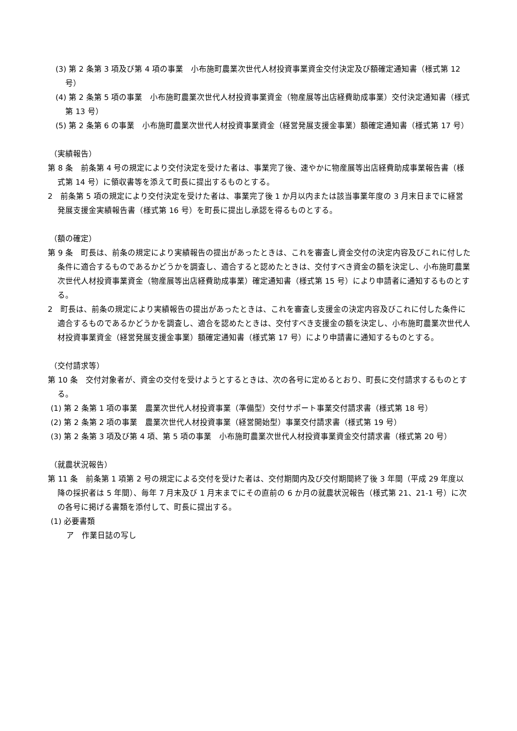(3) 第 2 条第 3 項及び第 4 項の事業　小布施町農業次世代人材投資事業資金交付決定及び額確定通知書（様式第 12 号）
(4) 第 2 条第 5 項の事業　小布施町農業次世代人材投資事業資金（物産展等出店経費助成事業）交付決定通知書（様式第 13 号）
(5) 第 2 条第 6 の事業　小布施町農業次世代人材投資事業資金（経営発展支援金事業）額確定通知書（様式第 17 号）
（実績報告）
第 8 条　前条第 4 号の規定により交付決定を受けた者は、事業完了後、速やかに物産展等出店経費助成事業報告書（様式第 14 号）に領収書等を添えて町長に提出するものとする。
2　前条第 5 項の規定により交付決定を受けた者は、事業完了後 1 か月以内または該当事業年度の 3 月末日までに経営発展支援金実績報告書（様式第 16 号）を町長に提出し承認を得るものとする。
（額の確定）
第 9 条　町長は、前条の規定により実績報告の提出があったときは、これを審査し資金交付の決定内容及びこれに付した条件に適合するものであるかどうかを調査し、適合すると認めたときは、交付すべき資金の額を決定し、小布施町農業次世代人材投資事業資金（物産展等出店経費助成事業）確定通知書（様式第 15 号）により申請者に通知するものとする。
2　町長は、前条の規定により実績報告の提出があったときは、これを審査し支援金の決定内容及びこれに付した条件に適合するものであるかどうかを調査し、適合を認めたときは、交付すべき支援金の額を決定し、小布施町農業次世代人材投資事業資金（経営発展支援金事業）額確定通知書（様式第 17 号）により申請書に通知するものとする。
（交付請求等）
第 10 条　交付対象者が、資金の交付を受けようとするときは、次の各号に定めるとおり、町長に交付請求するものとする。
(1) 第 2 条第 1 項の事業　農業次世代人材投資事業（準備型）交付サポート事業交付請求書（様式第 18 号）
(2) 第 2 条第 2 項の事業　農業次世代人材投資事業（経営開始型）事業交付請求書（様式第 19 号）
(3) 第 2 条第 3 項及び第 4 項、第 5 項の事業　小布施町農業次世代人材投資事業資金交付請求書（様式第 20 号）
（就農状況報告）
第 11 条　前条第 1 項第 2 号の規定による交付を受けた者は、交付期間内及び交付期間終了後 3 年間（平成 29 年度以降の採択者は 5 年間）、毎年 7 月末及び 1 月末までにその直前の 6 か月の就農状況報告（様式第 21、21-1 号）に次の各号に掲げる書類を添付して、町長に提出する。
(1) 必要書類
ア　作業日誌の写し